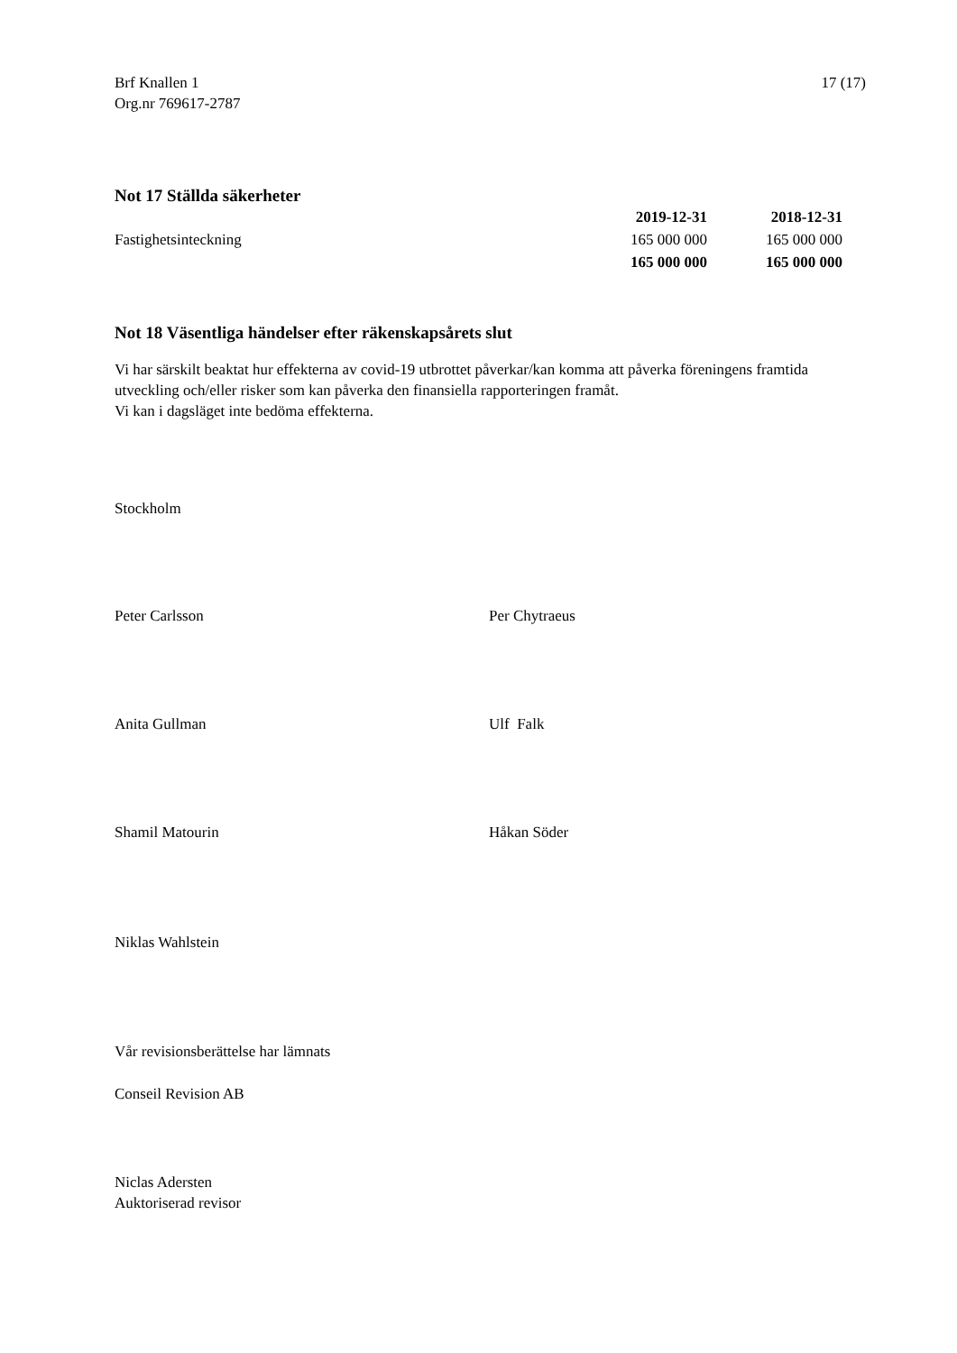Brf Knallen 1
Org.nr 769617-2787
17 (17)
Not 17 Ställda säkerheter
| | 2019-12-31 | 2018-12-31 |
| --- | --- | --- |
| Fastighetsinteckning | 165 000 000 | 165 000 000 |
| | 165 000 000 | 165 000 000 |
Not 18 Väsentliga händelser efter räkenskapsårets slut
Vi har särskilt beaktat hur effekterna av covid-19 utbrottet påverkar/kan komma att påverka föreningens framtida utveckling och/eller risker som kan påverka den finansiella rapporteringen framåt.
Vi kan i dagsläget inte bedöma effekterna.
Stockholm
Peter Carlsson Per Chytraeus
Anita Gullman Ulf Falk
Shamil Matourin Håkan Söder
Niklas Wahlstein
Vår revisionsberättelse har lämnats
Conseil Revision AB
Niclas Adersten
Auktoriserad revisor